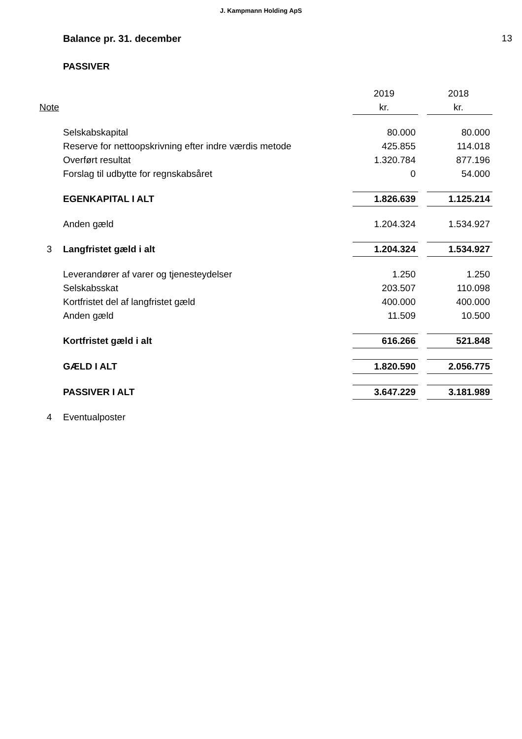J. Kampmann Holding ApS
Balance pr. 31. december 13
PASSIVER
| | | 2019 | | 2018 |
| Note | | kr. | | kr. |
| | Selskabskapital | 80.000 | | 80.000 |
| | Reserve for nettoopskrivning efter indre værdis metode | 425.855 | | 114.018 |
| | Overført resultat | 1.320.784 | | 877.196 |
| | Forslag til udbytte for regnskabsåret | 0 | | 54.000 |
| | EGENKAPITAL I ALT | 1.826.639 | | 1.125.214 |
| | Anden gæld | 1.204.324 | | 1.534.927 |
| 3 | Langfristet gæld i alt | 1.204.324 | | 1.534.927 |
| | Leverandører af varer og tjenesteydelser | 1.250 | | 1.250 |
| | Selskabsskat | 203.507 | | 110.098 |
| | Kortfristet del af langfristet gæld | 400.000 | | 400.000 |
| | Anden gæld | 11.509 | | 10.500 |
| | Kortfristet gæld i alt | 616.266 | | 521.848 |
| | GÆLD I ALT | 1.820.590 | | 2.056.775 |
| | PASSIVER I ALT | 3.647.229 | | 3.181.989 |
| 4 | Eventualposter | | | |